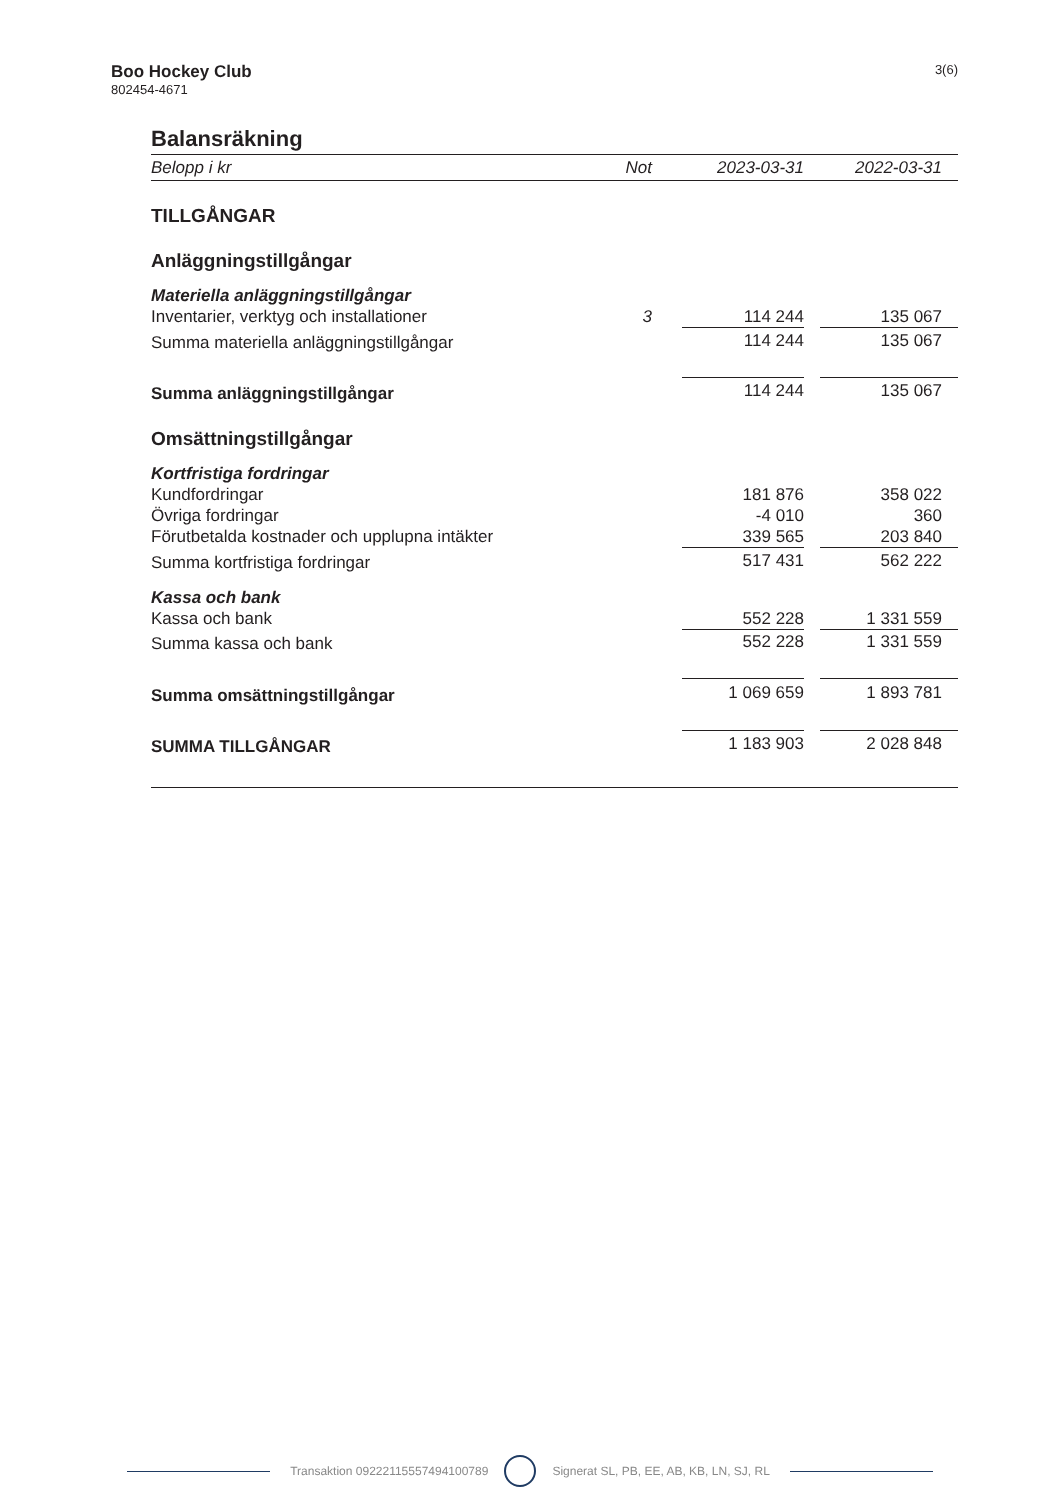Boo Hockey Club
802454-4671
3(6)
Balansräkning
| Belopp i kr | Not | 2023-03-31 | | 2022-03-31 |
| --- | --- | --- | --- | --- |
| TILLGÅNGAR | | | | |
| Anläggningstillgångar | | | | |
| Materiella anläggningstillgångar | | | | |
| Inventarier, verktyg och installationer | 3 | 114 244 | | 135 067 |
| Summa materiella anläggningstillgångar | | 114 244 | | 135 067 |
| Summa anläggningstillgångar | | 114 244 | | 135 067 |
| Omsättningstillgångar | | | | |
| Kortfristiga fordringar | | | | |
| Kundfordringar | | 181 876 | | 358 022 |
| Övriga fordringar | | -4 010 | | 360 |
| Förutbetalda kostnader och upplupna intäkter | | 339 565 | | 203 840 |
| Summa kortfristiga fordringar | | 517 431 | | 562 222 |
| Kassa och bank | | | | |
| Kassa och bank | | 552 228 | | 1 331 559 |
| Summa kassa och bank | | 552 228 | | 1 331 559 |
| Summa omsättningstillgångar | | 1 069 659 | | 1 893 781 |
| SUMMA TILLGÅNGAR | | 1 183 903 | | 2 028 848 |
Transaktion 09222115557494100789 Signerat SL, PB, EE, AB, KB, LN, SJ, RL